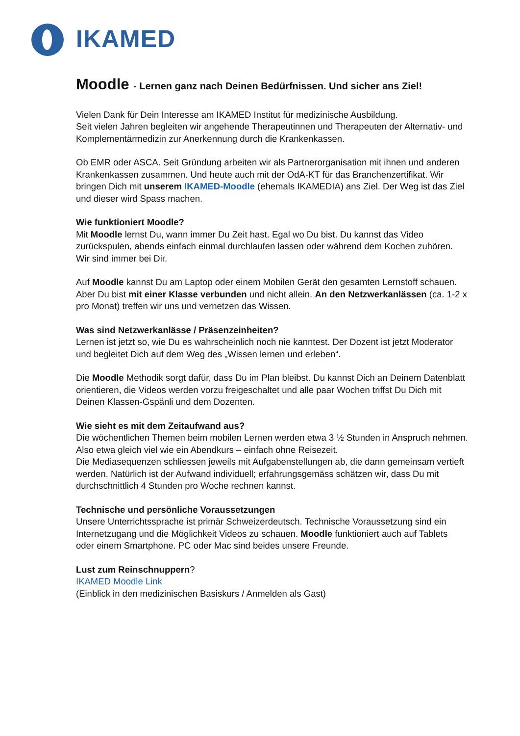IKAMED
Moodle - Lernen ganz nach Deinen Bedürfnissen. Und sicher ans Ziel!
Vielen Dank für Dein Interesse am IKAMED Institut für medizinische Ausbildung.
Seit vielen Jahren begleiten wir angehende Therapeutinnen und Therapeuten der Alternativ- und Komplementärmedizin zur Anerkennung durch die Krankenkassen.
Ob EMR oder ASCA. Seit Gründung arbeiten wir als Partnerorganisation mit ihnen und anderen Krankenkassen zusammen. Und heute auch mit der OdA-KT für das Branchenzertifikat. Wir bringen Dich mit unserem IKAMED-Moodle (ehemals IKAMEDIA) ans Ziel. Der Weg ist das Ziel und dieser wird Spass machen.
Wie funktioniert Moodle?
Mit Moodle lernst Du, wann immer Du Zeit hast. Egal wo Du bist. Du kannst das Video zurückspulen, abends einfach einmal durchlaufen lassen oder während dem Kochen zuhören. Wir sind immer bei Dir.
Auf Moodle kannst Du am Laptop oder einem Mobilen Gerät den gesamten Lernstoff schauen. Aber Du bist mit einer Klasse verbunden und nicht allein. An den Netzwerkanlässen (ca. 1-2 x pro Monat) treffen wir uns und vernetzen das Wissen.
Was sind Netzwerkanlässe / Präsenzeinheiten?
Lernen ist jetzt so, wie Du es wahrscheinlich noch nie kanntest. Der Dozent ist jetzt Moderator und begleitet Dich auf dem Weg des „Wissen lernen und erleben“.
Die Moodle Methodik sorgt dafür, dass Du im Plan bleibst. Du kannst Dich an Deinem Datenblatt orientieren, die Videos werden vorzu freigeschaltet und alle paar Wochen triffst Du Dich mit Deinen Klassen-Gspänli und dem Dozenten.
Wie sieht es mit dem Zeitaufwand aus?
Die wöchentlichen Themen beim mobilen Lernen werden etwa 3 ½ Stunden in Anspruch nehmen. Also etwa gleich viel wie ein Abendkurs – einfach ohne Reisezeit.
Die Mediasequenzen schliessen jeweils mit Aufgabenstellungen ab, die dann gemeinsam vertieft werden. Natürlich ist der Aufwand individuell; erfahrungsgemäss schätzen wir, dass Du mit durchschnittlich 4 Stunden pro Woche rechnen kannst.
Technische und persönliche Voraussetzungen
Unsere Unterrichtssprache ist primär Schweizerdeutsch. Technische Voraussetzung sind ein Internetzugang und die Möglichkeit Videos zu schauen. Moodle funktioniert auch auf Tablets oder einem Smartphone. PC oder Mac sind beides unsere Freunde.
Lust zum Reinschnuppern?
IKAMED Moodle Link
(Einblick in den medizinischen Basiskurs / Anmelden als Gast)